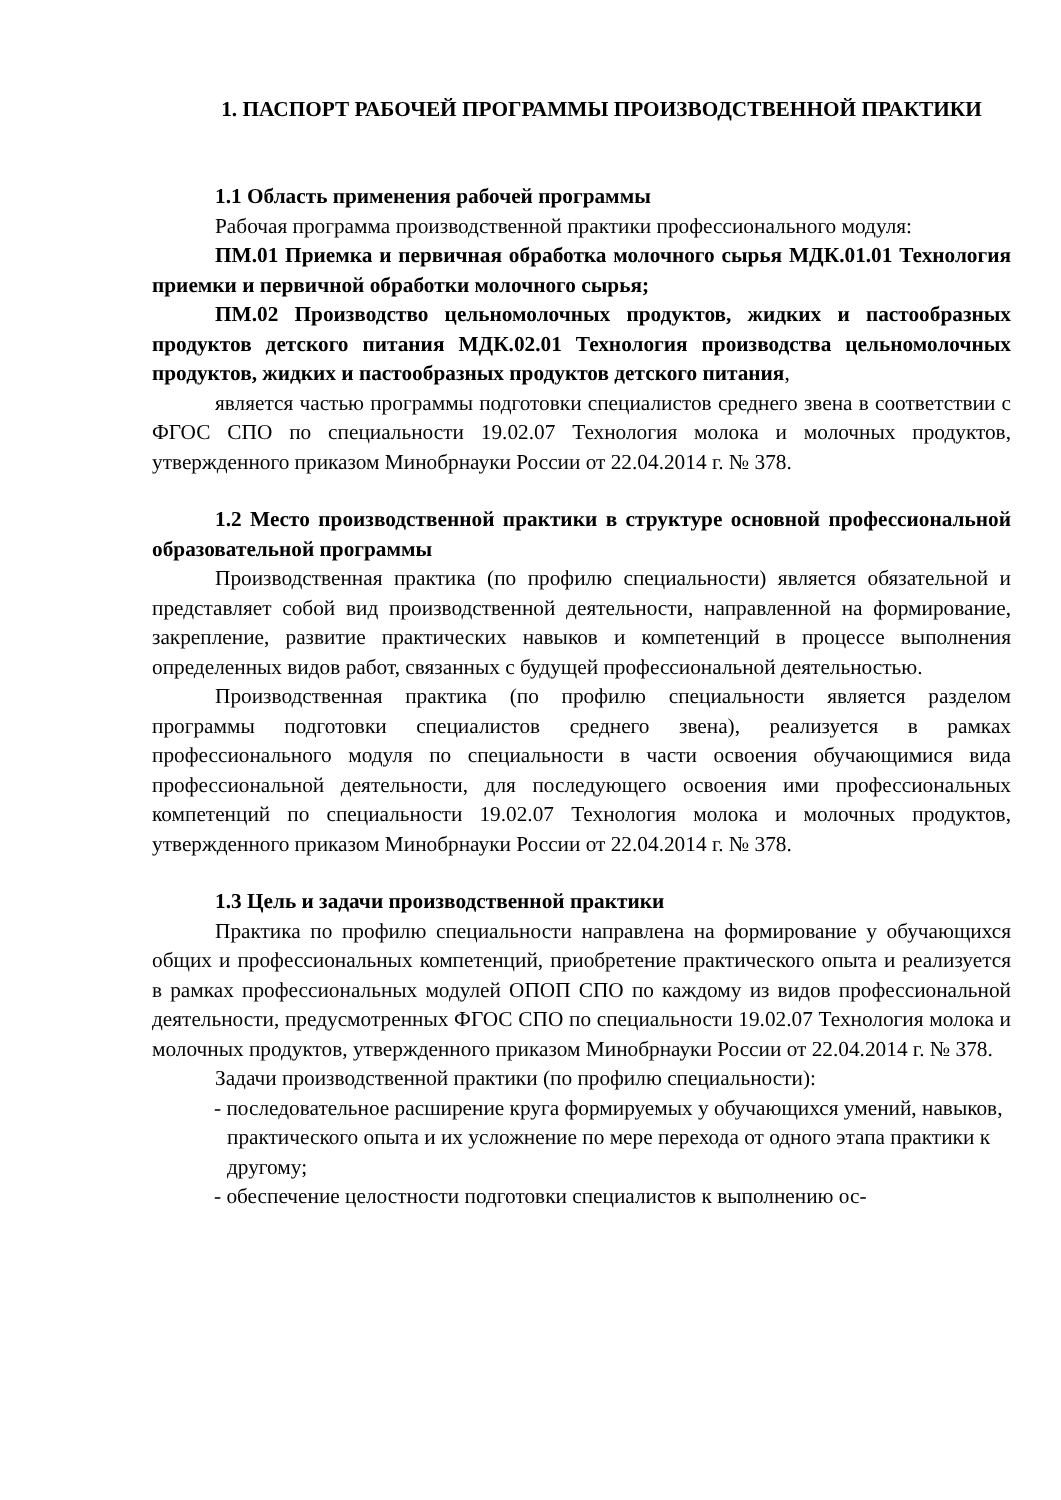1. ПАСПОРТ РАБОЧЕЙ ПРОГРАММЫ ПРОИЗВОДСТВЕННОЙ ПРАКТИКИ
1.1 Область применения рабочей программы
Рабочая программа производственной практики профессионального модуля:
ПМ.01 Приемка и первичная обработка молочного сырья МДК.01.01 Технология приемки и первичной обработки молочного сырья;
ПМ.02 Производство цельномолочных продуктов, жидких и пастообразных продуктов детского питания МДК.02.01 Технология производства цельномолочных продуктов, жидких и пастообразных продуктов детского питания,
является частью программы подготовки специалистов среднего звена в соответствии с ФГОС СПО по специальности 19.02.07 Технология молока и молочных продуктов, утвержденного приказом Минобрнауки России от 22.04.2014 г. № 378.
1.2 Место производственной практики в структуре основной профессиональной образовательной программы
Производственная практика (по профилю специальности) является обязательной и представляет собой вид производственной деятельности, направленной на формирование, закрепление, развитие практических навыков и компетенций в процессе выполнения определенных видов работ, связанных с будущей профессиональной деятельностью.
Производственная практика (по профилю специальности является разделом программы подготовки специалистов среднего звена), реализуется в рамках профессионального модуля по специальности в части освоения обучающимися вида профессиональной деятельности, для последующего освоения ими профессиональных компетенций по специальности 19.02.07 Технология молока и молочных продуктов, утвержденного приказом Минобрнауки России от 22.04.2014 г. № 378.
1.3 Цель и задачи производственной практики
Практика по профилю специальности направлена на формирование у обучающихся общих и профессиональных компетенций, приобретение практического опыта и реализуется в рамках профессиональных модулей ОПОП СПО по каждому из видов профессиональной деятельности, предусмотренных ФГОС СПО по специальности 19.02.07 Технология молока и молочных продуктов, утвержденного приказом Минобрнауки России от 22.04.2014 г. № 378.
Задачи производственной практики (по профилю специальности):
- последовательное расширение круга формируемых у обучающихся умений, навыков, практического опыта и их усложнение по мере перехода от одного этапа практики к другому;
- обеспечение целостности подготовки специалистов к выполнению ос-